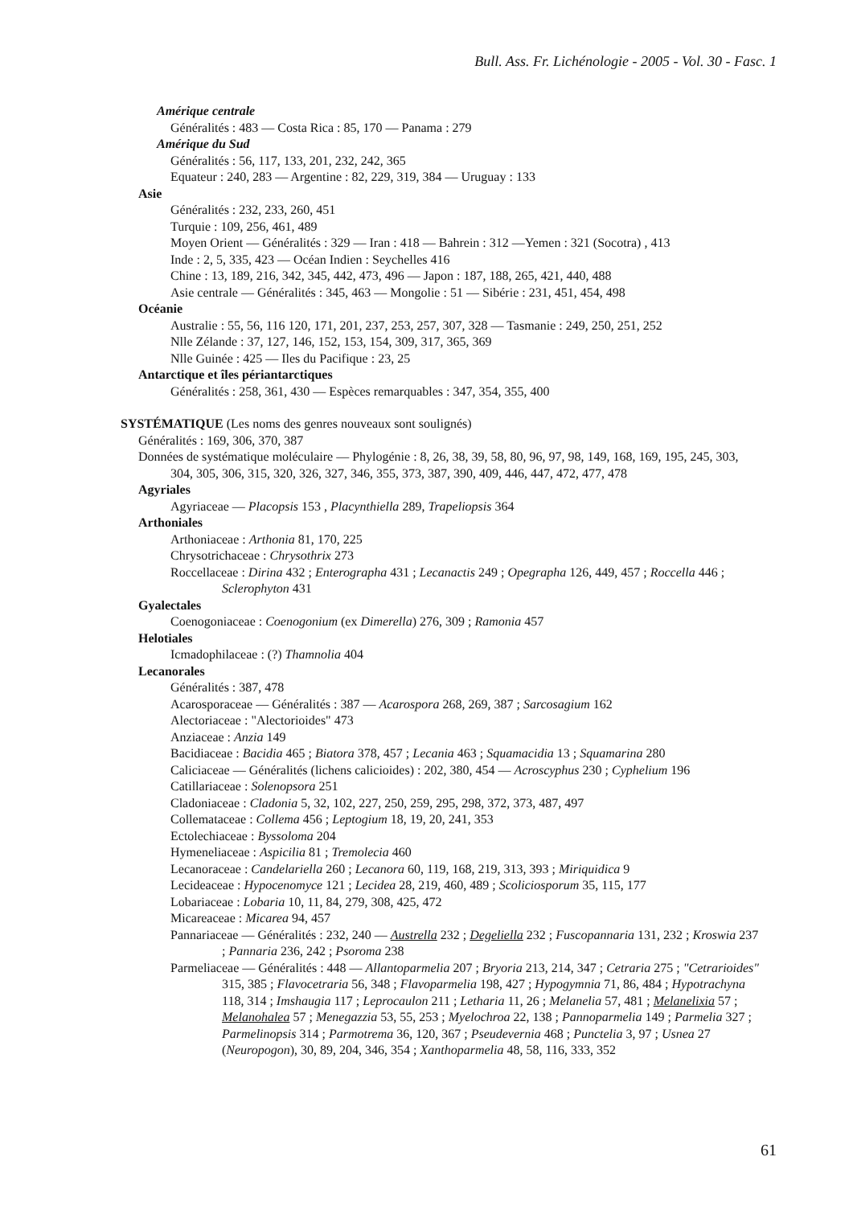Bull. Ass. Fr. Lichénologie - 2005 - Vol. 30 - Fasc. 1
Amérique centrale
Généralités : 483 — Costa Rica : 85, 170 — Panama : 279
Amérique du Sud
Généralités : 56, 117, 133, 201, 232, 242, 365
Equateur : 240, 283 — Argentine : 82, 229, 319, 384 — Uruguay : 133
Asie
Généralités : 232, 233, 260, 451
Turquie : 109, 256, 461, 489
Moyen Orient — Généralités : 329 — Iran : 418 — Bahrein : 312 —Yemen : 321 (Socotra) , 413
Inde : 2, 5, 335, 423 — Océan Indien : Seychelles 416
Chine : 13, 189, 216, 342, 345, 442, 473, 496 — Japon : 187, 188, 265, 421, 440, 488
Asie centrale — Généralités : 345, 463 — Mongolie : 51 — Sibérie : 231, 451, 454, 498
Océanie
Australie : 55, 56, 116 120, 171, 201, 237, 253, 257, 307, 328 — Tasmanie : 249, 250, 251, 252
Nlle Zélande : 37, 127, 146, 152, 153, 154, 309, 317, 365, 369
Nlle Guinée : 425 — Iles du Pacifique : 23, 25
Antarctique et îles périantarctiques
Généralités : 258, 361, 430 — Espèces remarquables : 347, 354, 355, 400
SYSTÉMATIQUE (Les noms des genres nouveaux sont soulignés)
Généralités : 169, 306, 370, 387
Données de systématique moléculaire — Phylogénie : 8, 26, 38, 39, 58, 80, 96, 97, 98, 149, 168, 169, 195, 245, 303, 304, 305, 306, 315, 320, 326, 327, 346, 355, 373, 387, 390, 409, 446, 447, 472, 477, 478
Agyriales
Agyriaceae — Placopsis 153 , Placynthiella 289, Trapeliopsis 364
Arthoniales
Arthoniaceae : Arthonia 81, 170, 225
Chrysotrichaceae : Chrysothrix 273
Roccellaceae : Dirina 432 ; Enterographa 431 ; Lecanactis 249 ; Opegrapha 126, 449, 457 ; Roccella 446 ; Sclerophyton 431
Gyalectales
Coenogoniaceae : Coenogonium (ex Dimerella) 276, 309 ; Ramonia 457
Helotiales
Icmadophilaceae : (?) Thamnolia 404
Lecanorales
Généralités : 387, 478
Acarosporaceae — Généralités : 387 — Acarospora 268, 269, 387 ; Sarcosagium 162
Alectoriaceae : "Alectorioides" 473
Anziaceae : Anzia 149
Bacidiaceae : Bacidia 465 ; Biatora 378, 457 ; Lecania 463 ; Squamacidia 13 ; Squamarina 280
Caliciaceae — Généralités (lichens calicioides) : 202, 380, 454 — Acroscyphus 230 ; Cyphelium 196
Catillariaceae : Solenopsora 251
Cladoniaceae : Cladonia 5, 32, 102, 227, 250, 259, 295, 298, 372, 373, 487, 497
Collemataceae : Collema 456 ; Leptogium 18, 19, 20, 241, 353
Ectolechiaceae : Byssoloma 204
Hymeneliaceae : Aspicilia 81 ; Tremolecia 460
Lecanoraceae : Candelariella 260 ; Lecanora 60, 119, 168, 219, 313, 393 ; Miriquidica 9
Lecideaceae : Hypocenomyce 121 ; Lecidea 28, 219, 460, 489 ; Scoliciosporum 35, 115, 177
Lobariaceae : Lobaria 10, 11, 84, 279, 308, 425, 472
Micareaceae : Micarea 94, 457
Pannariaceae — Généralités : 232, 240 — Austrella 232 ; Degeliella 232 ; Fuscopannaria 131, 232 ; Kroswia 237 ; Pannaria 236, 242 ; Psoroma 238
Parmeliaceae — Généralités : 448 — Allantoparmelia 207 ; Bryoria 213, 214, 347 ; Cetraria 275 ; "Cetrarioides" 315, 385 ; Flavocetraria 56, 348 ; Flavoparmelia 198, 427 ; Hypogymnia 71, 86, 484 ; Hypotrachyna 118, 314 ; Imshaugia 117 ; Leprocaulon 211 ; Letharia 11, 26 ; Melanelia 57, 481 ; Melanelixia 57 ; Melanohalea 57 ; Menegazzia 53, 55, 253 ; Myelochroa 22, 138 ; Pannoparmelia 149 ; Parmelia 327 ; Parmelinopsis 314 ; Parmotrema 36, 120, 367 ; Pseudevernia 468 ; Punctelia 3, 97 ; Usnea 27 (Neuropogon), 30, 89, 204, 346, 354 ; Xanthoparmelia 48, 58, 116, 333, 352
61